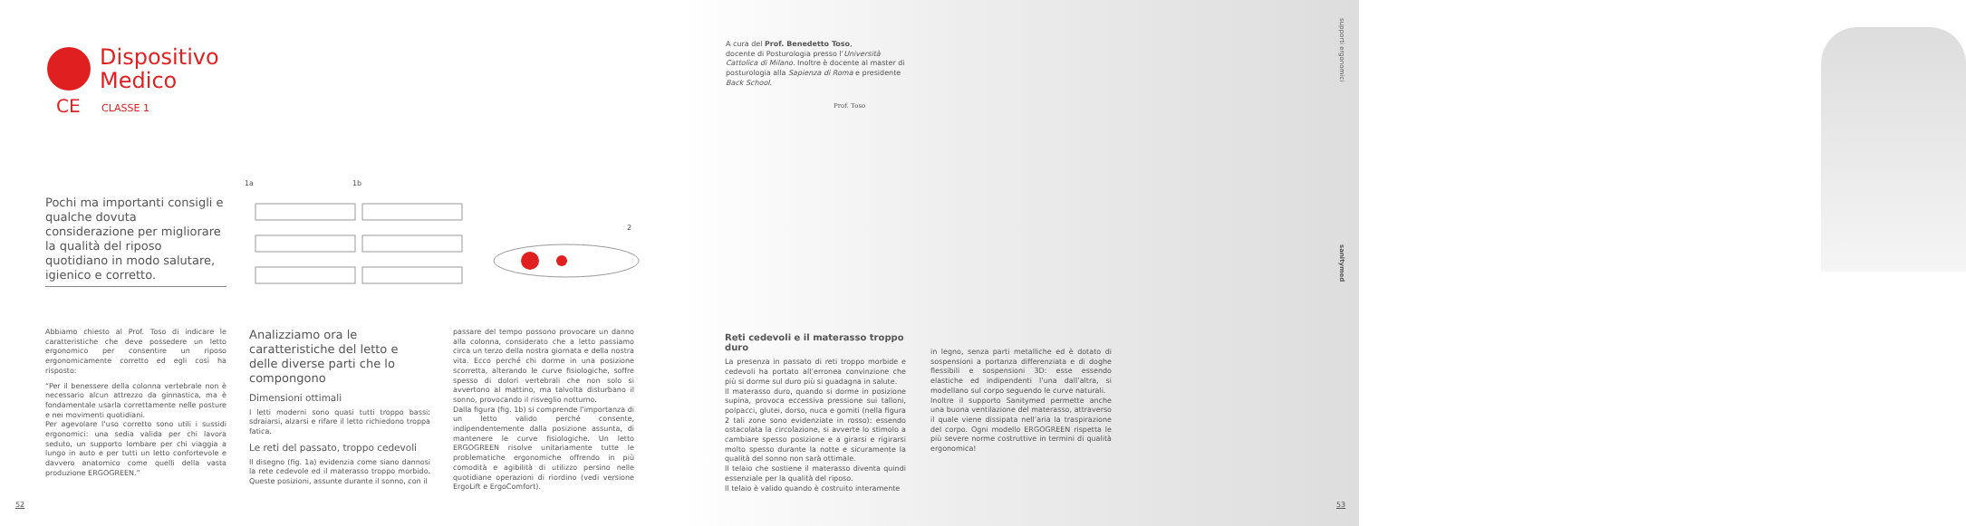Dispositivo
Medico
CE CLASSE 1
Pochi ma importanti consigli e qualche dovuta considerazione per migliorare la qualità del riposo quotidiano in modo salutare, igienico e corretto.
1a 1b
2
Abbiamo chiesto al Prof. Toso di indicare le caratteristiche che deve possedere un letto ergonomico per consentire un riposo ergonomicamente corretto ed egli così ha risposto:
“Per il benessere della colonna vertebrale non è necessario alcun attrezzo da ginnastica, ma è fondamentale usarla correttamente nelle posture e nei movimenti quotidiani.
Per agevolare l’uso corretto sono utili i sussidi ergonomici: una sedia valida per chi lavora seduto, un supporto lombare per chi viaggia a lungo in auto e per tutti un letto confortevole e davvero anatomico come quelli della vasta produzione ERGOGREEN.”
Analizziamo ora le caratteristiche del letto e delle diverse parti che lo compongono
Dimensioni ottimali
I letti moderni sono quasi tutti troppo bassi: sdraiarsi, alzarsi e rifare il letto richiedono troppa fatica.
Le reti del passato, troppo cedevoli
Il disegno (fig. 1a) evidenzia come siano dannosi la rete cedevole ed il materasso troppo morbido. Queste posizioni, assunte durante il sonno, con il
passare del tempo possono provocare un danno alla colonna, considerato che a letto passiamo circa un terzo della nostra giornata e della nostra vita. Ecco perché chi dorme in una posizione scorretta, alterando le curve fisiologiche, soffre spesso di dolori vertebrali che non solo si avvertono al mattino, ma talvolta disturbano il sonno, provocando il risveglio notturno.
Dalla figura (fig. 1b) si comprende l’importanza di un letto valido perché consente, indipendentemente dalla posizione assunta, di mantenere le curve fisiologiche. Un letto ERGOGREEN risolve unitariamente tutte le problematiche ergonomiche offrendo in più comodità e agibilità di utilizzo persino nelle quotidiane operazioni di riordino (vedi versione ErgoLift e ErgoComfort).
52
A cura del Prof. Benedetto Toso,
docente di Posturologia presso l’Università Cattolica di Milano. Inoltre è docente al master di posturologia alla Sapienza di Roma e presidente Back School.
Prof. Toso
Reti cedevoli e il materasso troppo duro
La presenza in passato di reti troppo morbide e cedevoli ha portato all’erronea convinzione che più si dorme sul duro più si guadagna in salute.
Il materasso duro, quando si dorme in posizione supina, provoca eccessiva pressione sui talloni, polpacci, glutei, dorso, nuca e gomiti (nella figura 2 tali zone sono evidenziate in rosso): essendo ostacolata la circolazione, si avverte lo stimolo a cambiare spesso posizione e a girarsi e rigirarsi molto spesso durante la notte e sicuramente la qualità del sonno non sarà ottimale.
Il telaio che sostiene il materasso diventa quindi essenziale per la qualità del riposo.
Il telaio è valido quando è costruito interamente
in legno, senza parti metalliche ed è dotato di sospensioni a portanza differenziata e di doghe flessibili e sospensioni 3D: esse essendo elastiche ed indipendenti l’una dall’altra, si modellano sul corpo seguendo le curve naturali.
Inoltre il supporto Sanitymed permette anche una buona ventilazione del materasso, attraverso il quale viene dissipata nell’aria la traspirazione del corpo. Ogni modello ERGOGREEN rispetta le più severe norme costruttive in termini di qualità ergonomica!
supporti ergonomici
sanitymed
53